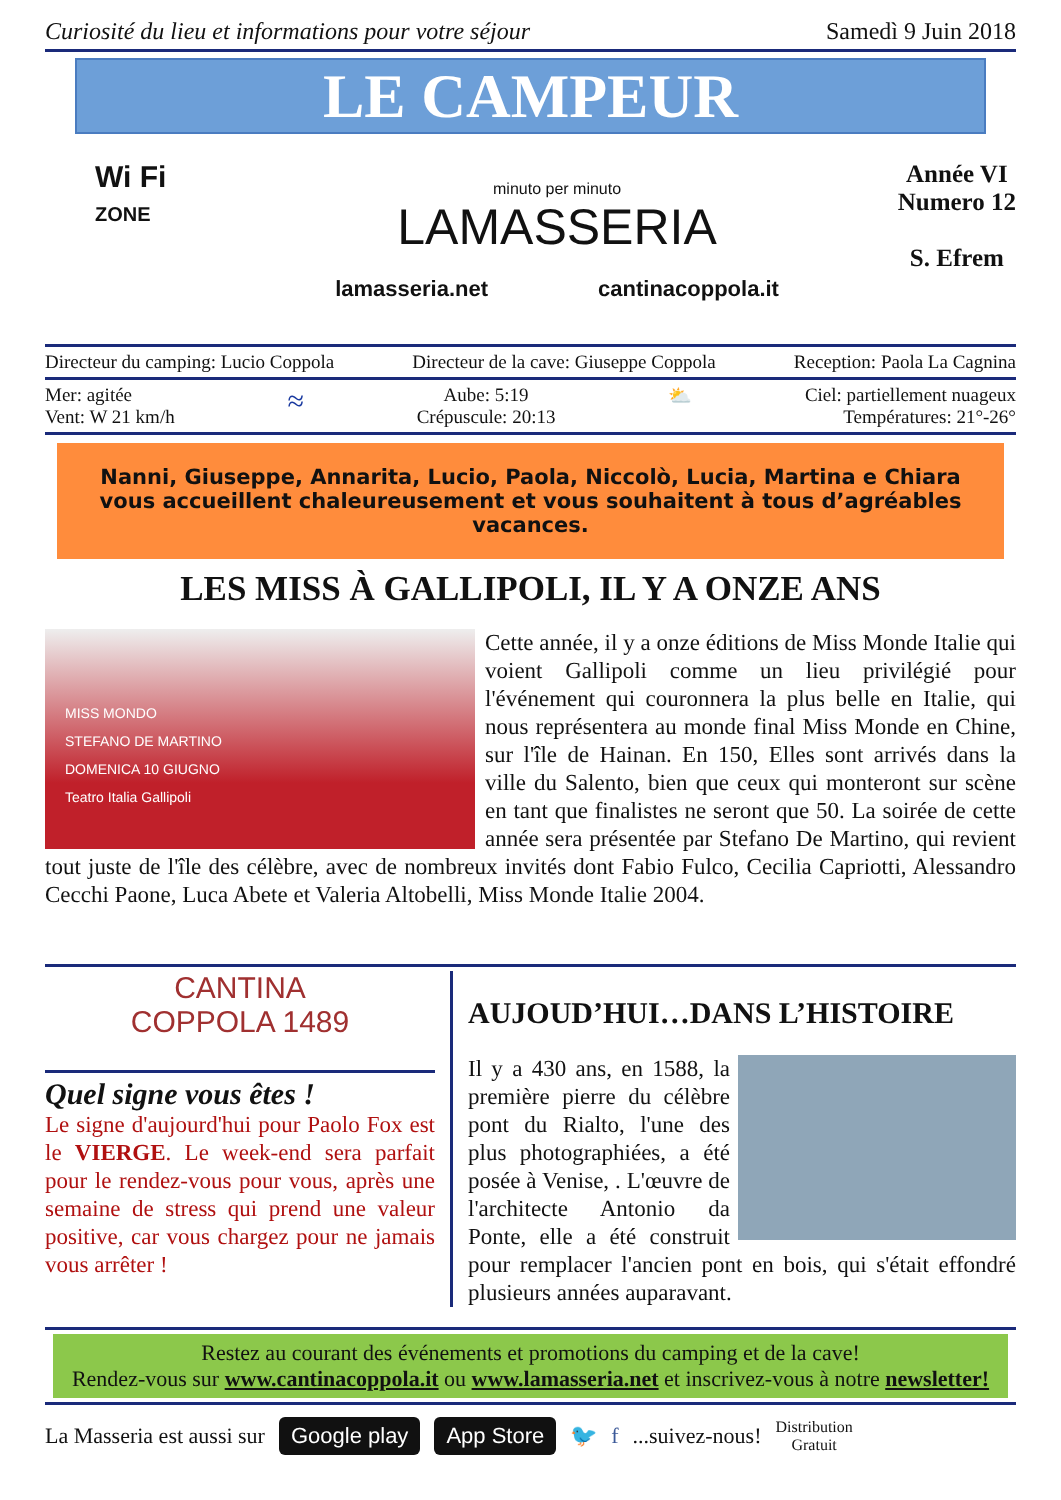Curiosité du lieu et informations pour votre séjour Samedì 9 Juin 2018
LE CAMPEUR
Wi Fi
ZONE
minuto per minuto
LAMASSERIA
lamasseria.net cantinacoppola.it
Année VI
Numero 12
S. Efrem
Directeur du camping: Lucio Coppola Directeur de la cave: Giuseppe Coppola Reception: Paola La Cagnina
Mer: agitée
Vent: W 21 km/h ≈ Aube: 5:19
Crépuscule: 20:13 ⛅ Ciel: partiellement nuageux
Températures: 21°-26°
Nanni, Giuseppe, Annarita, Lucio, Paola, Niccolò, Lucia, Martina e Chiara
vous accueillent chaleureusement et vous souhaitent à tous d’agréables vacances.
LES MISS À GALLIPOLI, IL Y A ONZE ANS
MISS MONDO
STEFANO DE MARTINO
DOMENICA 10 GIUGNO
Teatro Italia Gallipoli
Cette année, il y a onze éditions de Miss Monde Italie qui voient Gallipoli comme un lieu privilégié pour l'événement qui couronnera la plus belle en Italie, qui nous représentera au monde final Miss Monde en Chine, sur l'île de Hainan. En 150, Elles sont arrivés dans la ville du Salento, bien que ceux qui monteront sur scène en tant que finalistes ne seront que 50. La soirée de cette année sera présentée par Stefano De Martino, qui revient tout juste de l'île des célèbre, avec de nombreux invités dont Fabio Fulco, Cecilia Capriotti, Alessandro Cecchi Paone, Luca Abete et Valeria Altobelli, Miss Monde Italie 2004.
CANTINA
COPPOLA 1489
Quel signe vous êtes !
Le signe d'aujourd'hui pour Paolo Fox est le VIERGE. Le week-end sera parfait pour le rendez-vous pour vous, après une semaine de stress qui prend une valeur positive, car vous chargez pour ne jamais vous arrêter !
AUJOUD’HUI…DANS L’HISTOIRE
Il y a 430 ans, en 1588, la première pierre du célèbre pont du Rialto, l'une des plus photographiées, a été posée à Venise, . L'œuvre de l'architecte Antonio da Ponte, elle a été construit pour remplacer l'ancien pont en bois, qui s'était effondré plusieurs années auparavant.
Restez au courant des événements et promotions du camping et de la cave!
Rendez-vous sur www.cantinacoppola.it ou www.lamasseria.net et inscrivez-vous à notre newsletter!
La Masseria est aussi sur Google play App Store 🐦 f ...suivez-nous! Distribution
Gratuit